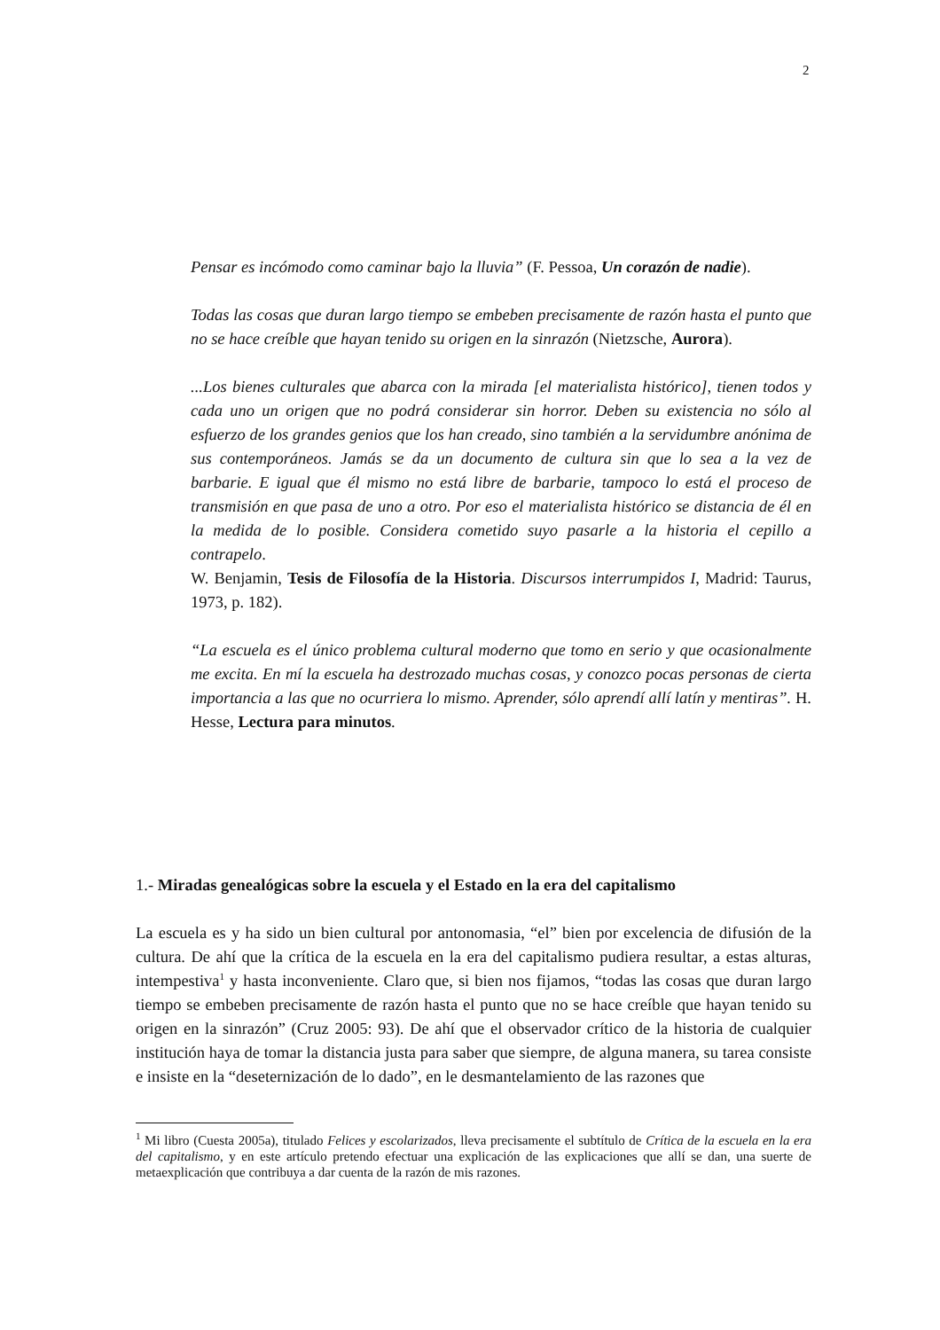2
Pensar es incómodo como caminar bajo la lluvia” (F. Pessoa, Un corazón de nadie).
Todas las cosas que duran largo tiempo se embeben precisamente de razón hasta el punto que no se hace creíble que hayan tenido su origen en la sinrazón (Nietzsche, Aurora).
...Los bienes culturales que abarca con la mirada [el materialista histórico], tienen todos y cada uno un origen que no podrá considerar sin horror. Deben su existencia no sólo al esfuerzo de los grandes genios que los han creado, sino también a la servidumbre anónima de sus contemporáneos. Jamás se da un documento de cultura sin que lo sea a la vez de barbarie. E igual que él mismo no está libre de barbarie, tampoco lo está el proceso de transmisión en que pasa de uno a otro. Por eso el materialista histórico se distancia de él en la medida de lo posible. Considera cometido suyo pasarle a la historia el cepillo a contrapelo.
W. Benjamin, Tesis de Filosofía de la Historia. Discursos interrumpidos I, Madrid: Taurus, 1973, p. 182).
“La escuela es el único problema cultural moderno que tomo en serio y que ocasionalmente me excita. En mí la escuela ha destrozado muchas cosas, y conozco pocas personas de cierta importancia a las que no ocurriera lo mismo. Aprender, sólo aprendí allí latín y mentiras”. H. Hesse, Lectura para minutos.
1.- Miradas genealógicas sobre la escuela y el Estado en la era del capitalismo
La escuela es y ha sido un bien cultural por antonomasia, “el” bien por excelencia de difusión de la cultura. De ahí que la crítica de la escuela en la era del capitalismo pudiera resultar, a estas alturas, intempestiva<sup>1</sup> y hasta inconveniente. Claro que, si bien nos fijamos, “todas las cosas que duran largo tiempo se embeben precisamente de razón hasta el punto que no se hace creíble que hayan tenido su origen en la sinrazón” (Cruz 2005: 93). De ahí que el observador crítico de la historia de cualquier institución haya de tomar la distancia justa para saber que siempre, de alguna manera, su tarea consiste e insiste en la “deseternización de lo dado”, en le desmantelamiento de las razones que
<sup>1</sup> Mi libro (Cuesta 2005a), titulado Felices y escolarizados, lleva precisamente el subtítulo de Crítica de la escuela en la era del capitalismo, y en este artículo pretendo efectuar una explicación de las explicaciones que allí se dan, una suerte de metaexplicación que contribuya a dar cuenta de la razón de mis razones.